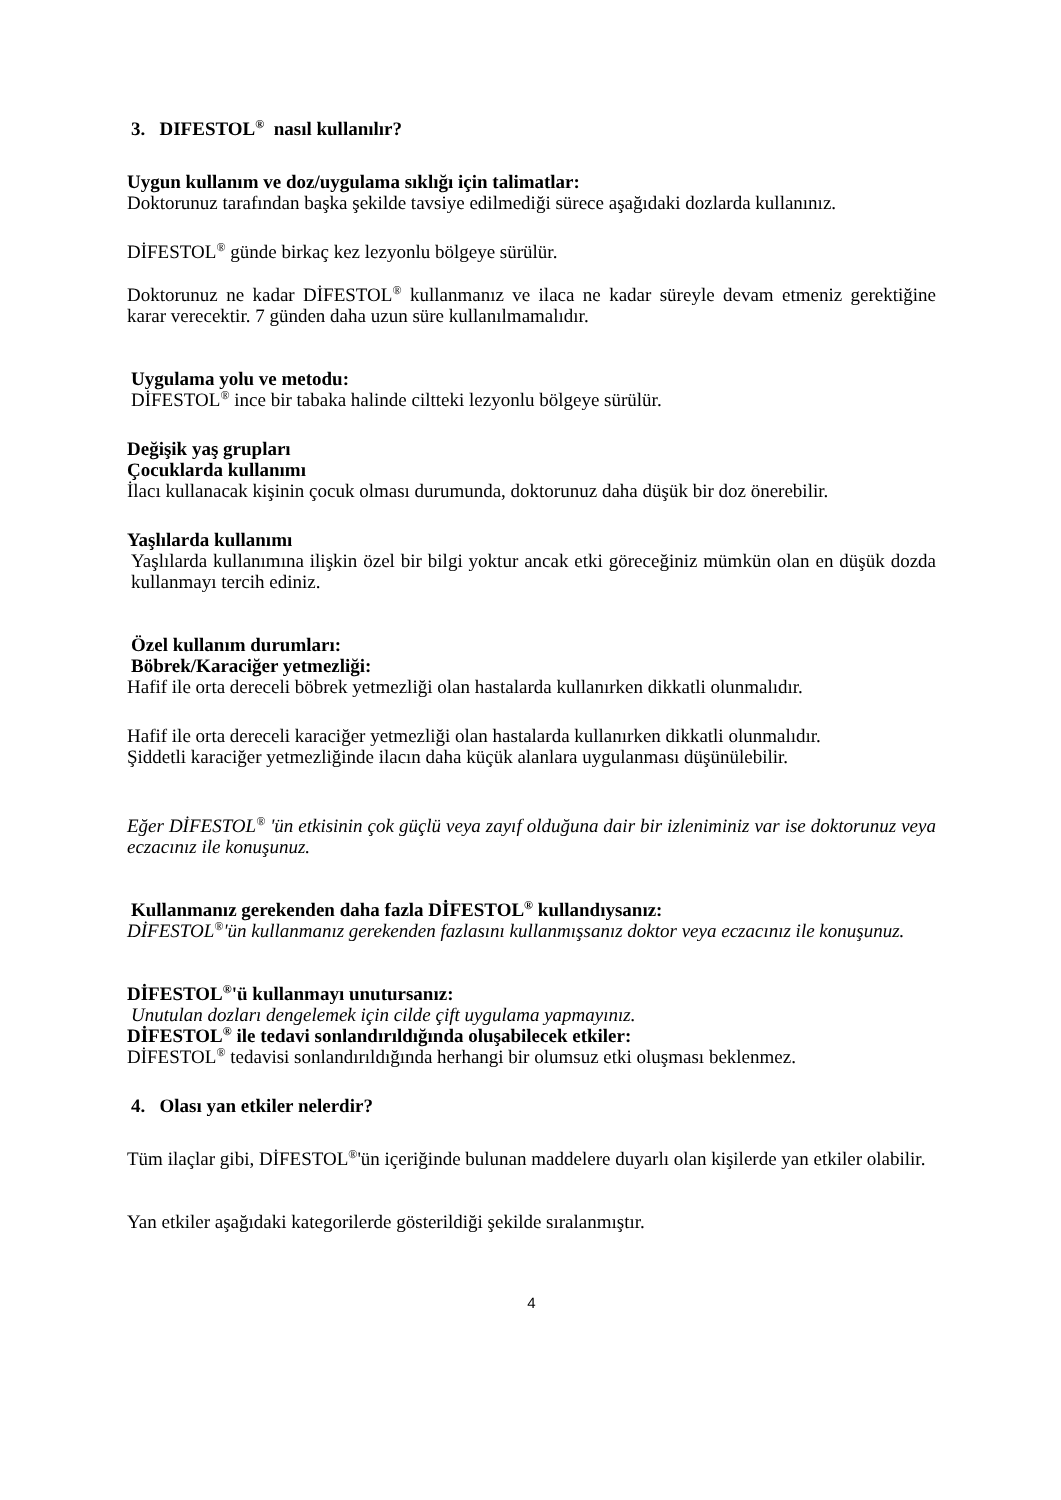3. DIFESTOL<sup>®</sup> nasıl kullanılır?
Uygun kullanım ve doz/uygulama sıklığı için talimatlar:
Doktorunuz tarafından başka şekilde tavsiye edilmediği sürece aşağıdaki dozlarda kullanınız.
DİFESTOL<sup>®</sup> günde birkaç kez lezyonlu bölgeye sürülür.
Doktorunuz ne kadar DİFESTOL<sup>®</sup> kullanmanız ve ilaca ne kadar süreyle devam etmeniz gerektiğine karar verecektir. 7 günden daha uzun süre kullanılmamalıdır.
Uygulama yolu ve metodu:
DİFESTOL<sup>®</sup> ince bir tabaka halinde ciltteki lezyonlu bölgeye sürülür.
Değişik yaş grupları
Çocuklarda kullanımı
İlacı kullanacak kişinin çocuk olması durumunda, doktorunuz daha düşük bir doz önerebilir.
Yaşlılarda kullanımı
Yaşlılarda kullanımına ilişkin özel bir bilgi yoktur ancak etki göreceğiniz mümkün olan en düşük dozda kullanmayı tercih ediniz.
Özel kullanım durumları:
Böbrek/Karaciğer yetmezliği:
Hafif ile orta dereceli böbrek yetmezliği olan hastalarda kullanırken dikkatli olunmalıdır.
Hafif ile orta dereceli karaciğer yetmezliği olan hastalarda kullanırken dikkatli olunmalıdır.
Şiddetli karaciğer yetmezliğinde ilacın daha küçük alanlara uygulanması düşünülebilir.
Eğer DİFESTOL<sup>®</sup> 'ün etkisinin çok güçlü veya zayıf olduğuna dair bir izleniminiz var ise doktorunuz veya eczacınız ile konuşunuz.
Kullanmanız gerekenden daha fazla DİFESTOL<sup>®</sup> kullandıysanız:
DİFESTOL<sup>®</sup>'ün kullanmanız gerekenden fazlasını kullanmışsanız doktor veya eczacınız ile konuşunuz.
DİFESTOL<sup>®</sup>'ü kullanmayı unutursanız:
Unutulan dozları dengelemek için cilde çift uygulama yapmayınız.
DİFESTOL<sup>®</sup> ile tedavi sonlandırıldığında oluşabilecek etkiler:
DİFESTOL<sup>®</sup> tedavisi sonlandırıldığında herhangi bir olumsuz etki oluşması beklenmez.
4. Olası yan etkiler nelerdir?
Tüm ilaçlar gibi, DİFESTOL<sup>®</sup>'ün içeriğinde bulunan maddelere duyarlı olan kişilerde yan etkiler olabilir.
Yan etkiler aşağıdaki kategorilerde gösterildiği şekilde sıralanmıştır.
4